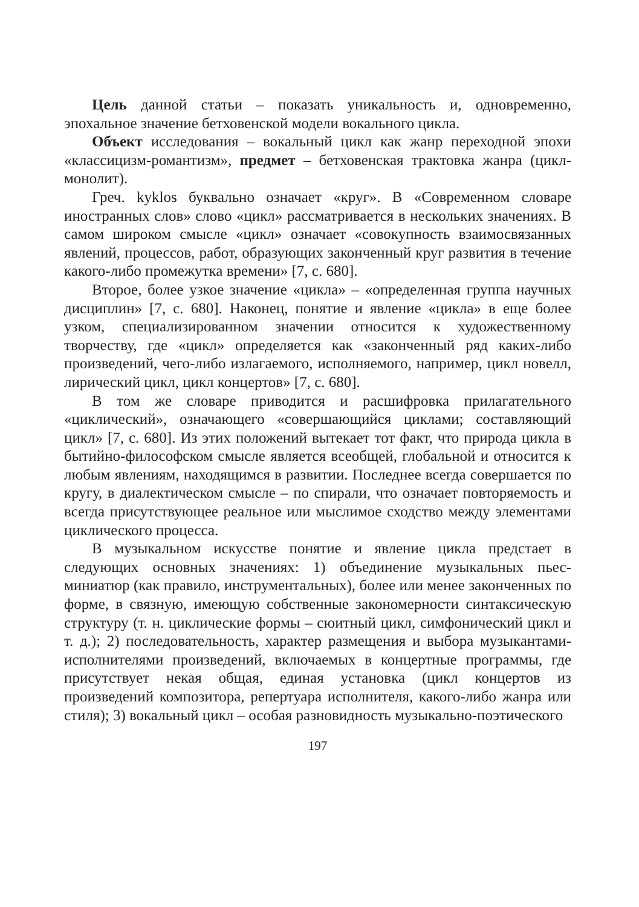Цель данной статьи – показать уникальность и, одновременно, эпохальное значение бетховенской модели вокального цикла.
Объект исследования – вокальный цикл как жанр переходной эпохи «классицизм-романтизм», предмет – бетховенская трактовка жанра (цикл-монолит).
Греч. kyklos буквально означает «круг». В «Современном словаре иностранных слов» слово «цикл» рассматривается в нескольких значениях. В самом широком смысле «цикл» означает «совокупность взаимосвязанных явлений, процессов, работ, образующих законченный круг развития в течение какого-либо промежутка времени» [7, с. 680].
Второе, более узкое значение «цикла» – «определенная группа научных дисциплин» [7, с. 680]. Наконец, понятие и явление «цикла» в еще более узком, специализированном значении относится к художественному творчеству, где «цикл» определяется как «законченный ряд каких-либо произведений, чего-либо излагаемого, исполняемого, например, цикл новелл, лирический цикл, цикл концертов» [7, с. 680].
В том же словаре приводится и расшифровка прилагательного «циклический», означающего «совершающийся циклами; составляющий цикл» [7, с. 680]. Из этих положений вытекает тот факт, что природа цикла в бытийно-философском смысле является всеобщей, глобальной и относится к любым явлениям, находящимся в развитии. Последнее всегда совершается по кругу, в диалектическом смысле – по спирали, что означает повторяемость и всегда присутствующее реальное или мыслимое сходство между элементами циклического процесса.
В музыкальном искусстве понятие и явление цикла предстает в следующих основных значениях: 1) объединение музыкальных пьес-миниатюр (как правило, инструментальных), более или менее законченных по форме, в связную, имеющую собственные закономерности синтаксическую структуру (т. н. циклические формы – сюитный цикл, симфонический цикл и т. д.); 2) последовательность, характер размещения и выбора музыкантами-исполнителями произведений, включаемых в концертные программы, где присутствует некая общая, единая установка (цикл концертов из произведений композитора, репертуара исполнителя, какого-либо жанра или стиля); 3) вокальный цикл – особая разновидность музыкально-поэтического
197